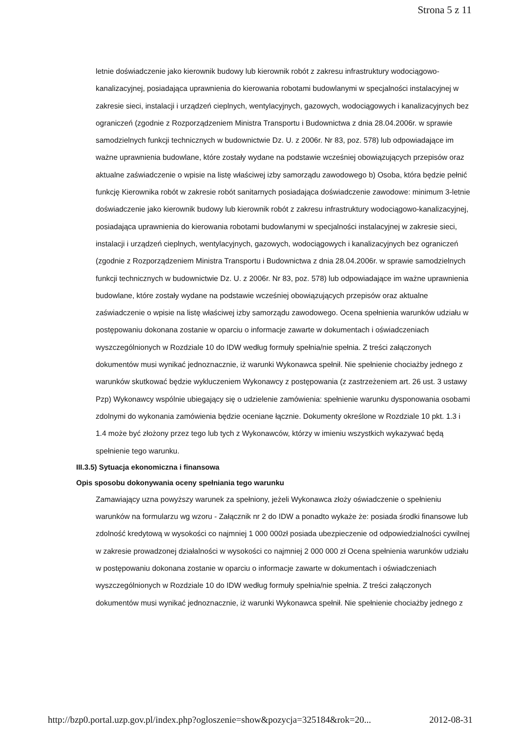Strona 5 z 11
letnie doświadczenie jako kierownik budowy lub kierownik robót z zakresu infrastruktury wodociągowo-kanalizacyjnej, posiadająca uprawnienia do kierowania robotami budowlanymi w specjalności instalacyjnej w zakresie sieci, instalacji i urządzeń cieplnych, wentylacyjnych, gazowych, wodociągowych i kanalizacyjnych bez ograniczeń (zgodnie z Rozporządzeniem Ministra Transportu i Budownictwa z dnia 28.04.2006r. w sprawie samodzielnych funkcji technicznych w budownictwie Dz. U. z 2006r. Nr 83, poz. 578) lub odpowiadające im ważne uprawnienia budowlane, które zostały wydane na podstawie wcześniej obowiązujących przepisów oraz aktualne zaświadczenie o wpisie na listę właściwej izby samorządu zawodowego b) Osoba, która będzie pełnić funkcję Kierownika robót w zakresie robót sanitarnych posiadająca doświadczenie zawodowe: minimum 3-letnie doświadczenie jako kierownik budowy lub kierownik robót z zakresu infrastruktury wodociągowo-kanalizacyjnej, posiadająca uprawnienia do kierowania robotami budowlanymi w specjalności instalacyjnej w zakresie sieci, instalacji i urządzeń cieplnych, wentylacyjnych, gazowych, wodociągowych i kanalizacyjnych bez ograniczeń (zgodnie z Rozporządzeniem Ministra Transportu i Budownictwa z dnia 28.04.2006r. w sprawie samodzielnych funkcji technicznych w budownictwie Dz. U. z 2006r. Nr 83, poz. 578) lub odpowiadające im ważne uprawnienia budowlane, które zostały wydane na podstawie wcześniej obowiązujących przepisów oraz aktualne zaświadczenie o wpisie na listę właściwej izby samorządu zawodowego. Ocena spełnienia warunków udziału w postępowaniu dokonana zostanie w oparciu o informacje zawarte w dokumentach i oświadczeniach wyszczególnionych w Rozdziale 10 do IDW według formuły spełnia/nie spełnia. Z treści załączonych dokumentów musi wynikać jednoznacznie, iż warunki Wykonawca spełnił. Nie spełnienie chociażby jednego z warunków skutkować będzie wykluczeniem Wykonawcy z postępowania (z zastrzeżeniem art. 26 ust. 3 ustawy Pzp) Wykonawcy wspólnie ubiegający się o udzielenie zamówienia: spełnienie warunku dysponowania osobami zdolnymi do wykonania zamówienia będzie oceniane łącznie. Dokumenty określone w Rozdziale 10 pkt. 1.3 i 1.4 może być złożony przez tego lub tych z Wykonawców, którzy w imieniu wszystkich wykazywać będą spełnienie tego warunku.
III.3.5) Sytuacja ekonomiczna i finansowa
Opis sposobu dokonywania oceny spełniania tego warunku
Zamawiający uzna powyższy warunek za spełniony, jeżeli Wykonawca złoży oświadczenie o spełnieniu warunków na formularzu wg wzoru - Załącznik nr 2 do IDW a ponadto wykaże że: posiada środki finansowe lub zdolność kredytową w wysokości co najmniej 1 000 000zł posiada ubezpieczenie od odpowiedzialności cywilnej w zakresie prowadzonej działalności w wysokości co najmniej 2 000 000 zł Ocena spełnienia warunków udziału w postępowaniu dokonana zostanie w oparciu o informacje zawarte w dokumentach i oświadczeniach wyszczególnionych w Rozdziale 10 do IDW według formuły spełnia/nie spełnia. Z treści załączonych dokumentów musi wynikać jednoznacznie, iż warunki Wykonawca spełnił. Nie spełnienie chociażby jednego z
http://bzp0.portal.uzp.gov.pl/index.php?ogloszenie=show&pozycja=325184&rok=20... 2012-08-31